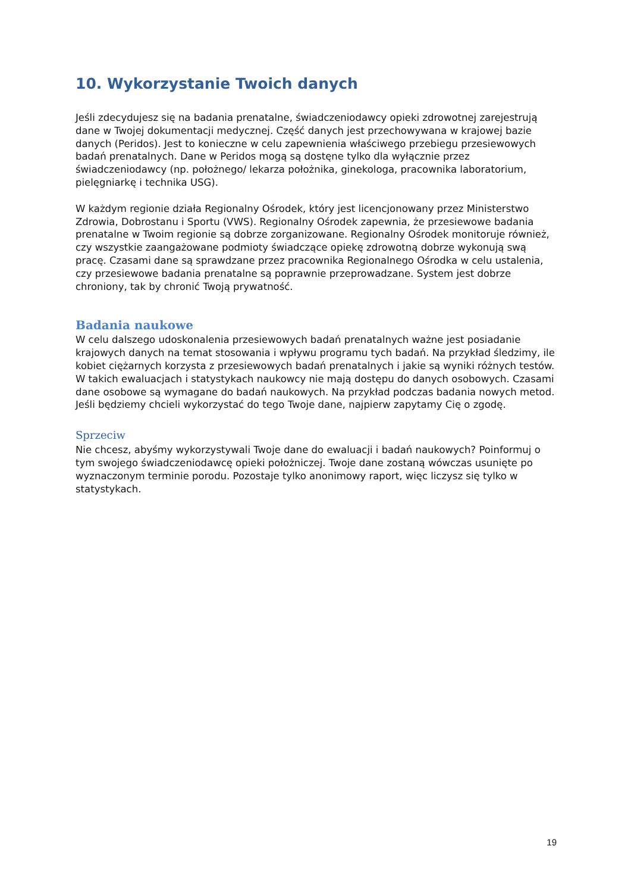10. Wykorzystanie Twoich danych
Jeśli zdecydujesz się na badania prenatalne, świadczeniodawcy opieki zdrowotnej zarejestrują dane w Twojej dokumentacji medycznej. Część danych jest przechowywana w krajowej bazie danych (Peridos). Jest to konieczne w celu zapewnienia właściwego przebiegu przesiewowych badań prenatalnych. Dane w Peridos mogą są dostęne tylko dla wyłącznie przez świadczeniodawcy (np. położnego/ lekarza położnika, ginekologa, pracownika laboratorium, pielęgniarkę i technika USG).
W każdym regionie działa Regionalny Ośrodek, który jest licencjonowany przez Ministerstwo Zdrowia, Dobrostanu i Sportu (VWS). Regionalny Ośrodek zapewnia, że przesiewowe badania prenatalne w Twoim regionie są dobrze zorganizowane. Regionalny Ośrodek monitoruje również, czy wszystkie zaangażowane podmioty świadczące opiekę zdrowotną dobrze wykonują swą pracę. Czasami dane są sprawdzane przez pracownika Regionalnego Ośrodka w celu ustalenia, czy przesiewowe badania prenatalne są poprawnie przeprowadzane. System jest dobrze chroniony, tak by chronić Twoją prywatność.
Badania naukowe
W celu dalszego udoskonalenia przesiewowych badań prenatalnych ważne jest posiadanie krajowych danych na temat stosowania i wpływu programu tych badań. Na przykład śledzimy, ile kobiet ciężarnych korzysta z przesiewowych badań prenatalnych i jakie są wyniki różnych testów.
W takich ewaluacjach i statystykach naukowcy nie mają dostępu do danych osobowych. Czasami dane osobowe są wymagane do badań naukowych. Na przykład podczas badania nowych metod. Jeśli będziemy chcieli wykorzystać do tego Twoje dane, najpierw zapytamy Cię o zgodę.
Sprzeciw
Nie chcesz, abyśmy wykorzystywali Twoje dane do ewaluacji i badań naukowych? Poinformuj o tym swojego świadczeniodawcę opieki położniczej. Twoje dane zostaną wówczas usunięte po wyznaczonym terminie porodu. Pozostaje tylko anonimowy raport, więc liczysz się tylko w statystykach.
19